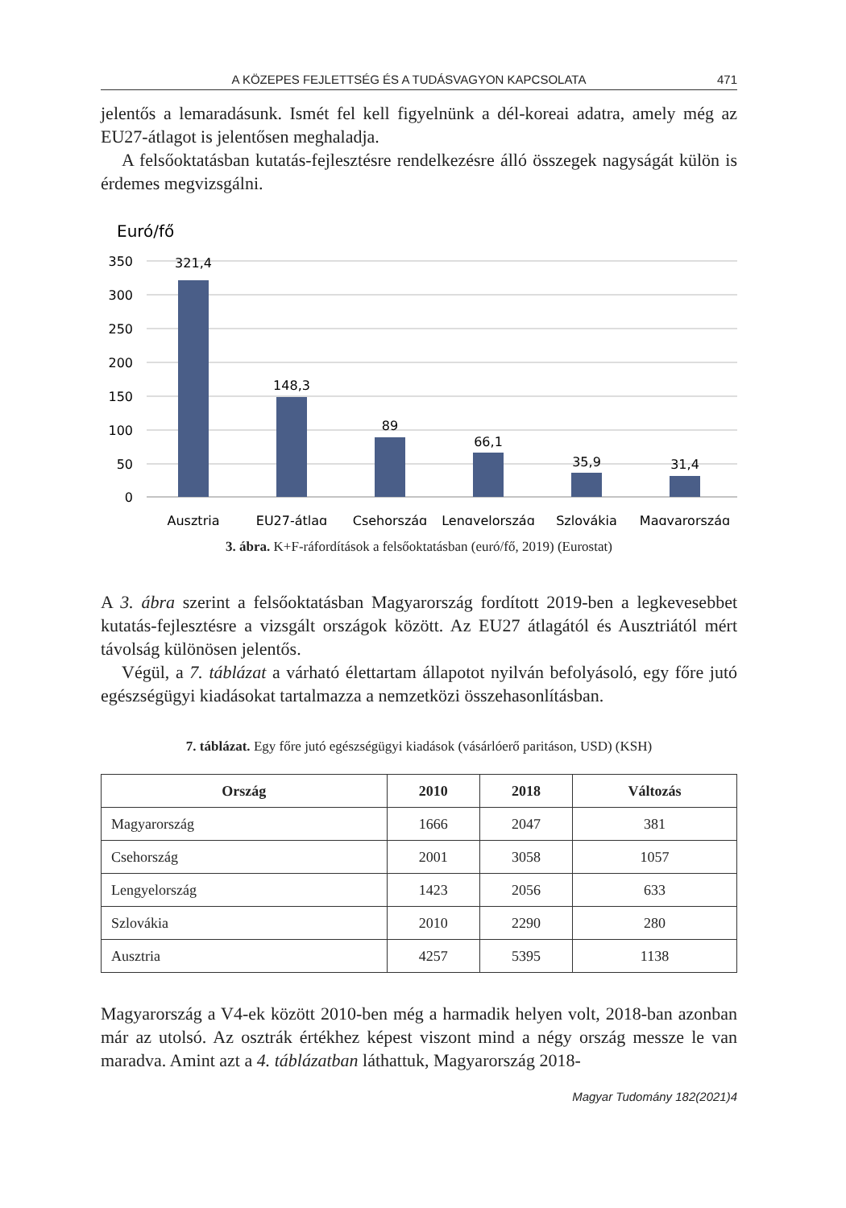A KÖZEPES FEJLETTSÉG ÉS A TUDÁSVAGYON KAPCSOLATA 471
jelentős a lemaradásunk. Ismét fel kell figyelnünk a dél-koreai adatra, amely még az EU27-átlagot is jelentősen meghaladja.
A felsőoktatásban kutatás-fejlesztésre rendelkezésre álló összegek nagyságát külön is érdemes megvizsgálni.
Euró/fő
350
300
250
200
150
100
50
0
321,4
148,3
89
66,1
35,9
31,4
Ausztria
EU27-átlag
Csehország
Lengyelország
Szlovákia
Magyarország
3. ábra. K+F-ráfordítások a felsőoktatásban (euró/fő, 2019) (Eurostat)
A 3. ábra szerint a felsőoktatásban Magyarország fordított 2019-ben a legkevesebbet kutatás-fejlesztésre a vizsgált országok között. Az EU27 átlagától és Ausztriától mért távolság különösen jelentős.
Végül, a 7. táblázat a várható élettartam állapotot nyilván befolyásoló, egy főre jutó egészségügyi kiadásokat tartalmazza a nemzetközi összehasonlításban.
7. táblázat. Egy főre jutó egészségügyi kiadások (vásárlóerő paritáson, USD) (KSH)
| Ország | 2010 | 2018 | Változás |
| --- | --- | --- | --- |
| Magyarország | 1666 | 2047 | 381 |
| Csehország | 2001 | 3058 | 1057 |
| Lengyelország | 1423 | 2056 | 633 |
| Szlovákia | 2010 | 2290 | 280 |
| Ausztria | 4257 | 5395 | 1138 |
Magyarország a V4-ek között 2010-ben még a harmadik helyen volt, 2018-ban azonban már az utolsó. Az osztrák értékhez képest viszont mind a négy ország messze le van maradva. Amint azt a 4. táblázatban láthattuk, Magyarország 2018-
Magyar Tudomány 182(2021)4